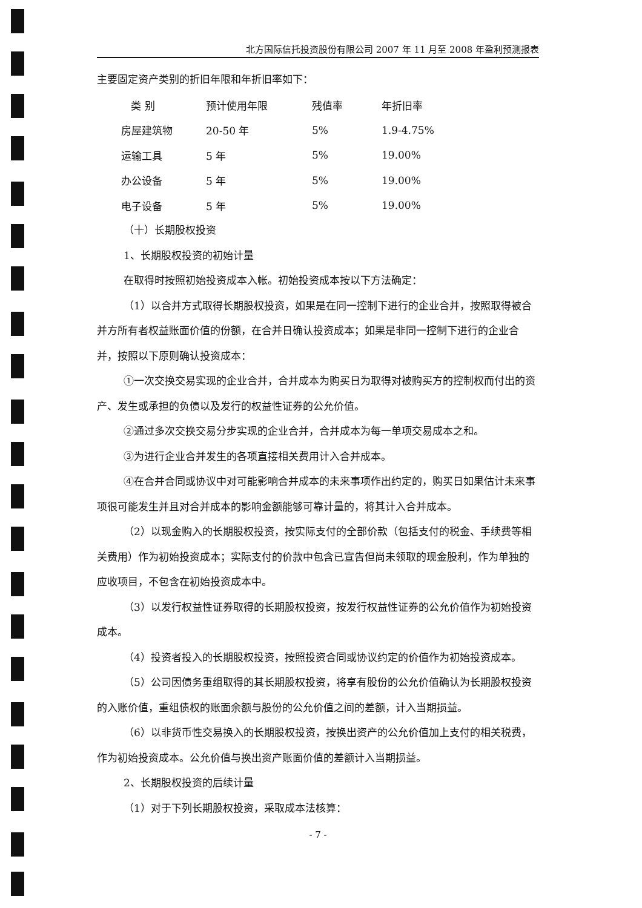北方国际信托投资股份有限公司 2007 年 11 月至 2008 年盈利预测报表
主要固定资产类别的折旧年限和年折旧率如下：
| 类 别 | 预计使用年限 | 残值率 | 年折旧率 |
| --- | --- | --- | --- |
| 房屋建筑物 | 20-50 年 | 5% | 1.9-4.75% |
| 运输工具 | 5 年 | 5% | 19.00% |
| 办公设备 | 5 年 | 5% | 19.00% |
| 电子设备 | 5 年 | 5% | 19.00% |
（十）长期股权投资
1、长期股权投资的初始计量
在取得时按照初始投资成本入帐。初始投资成本按以下方法确定：
（1）以合并方式取得长期股权投资，如果是在同一控制下进行的企业合并，按照取得被合并方所有者权益账面价值的份额，在合并日确认投资成本；如果是非同一控制下进行的企业合并，按照以下原则确认投资成本：
①一次交换交易实现的企业合并，合并成本为购买日为取得对被购买方的控制权而付出的资产、发生或承担的负债以及发行的权益性证券的公允价值。
②通过多次交换交易分步实现的企业合并，合并成本为每一单项交易成本之和。
③为进行企业合并发生的各项直接相关费用计入合并成本。
④在合并合同或协议中对可能影响合并成本的未来事项作出约定的，购买日如果估计未来事项很可能发生并且对合并成本的影响金额能够可靠计量的，将其计入合并成本。
（2）以现金购入的长期股权投资，按实际支付的全部价款（包括支付的税金、手续费等相关费用）作为初始投资成本；实际支付的价款中包含已宣告但尚未领取的现金股利，作为单独的应收项目，不包含在初始投资成本中。
（3）以发行权益性证券取得的长期股权投资，按发行权益性证券的公允价值作为初始投资成本。
（4）投资者投入的长期股权投资，按照投资合同或协议约定的价值作为初始投资成本。
（5）公司因债务重组取得的其长期股权投资，将享有股份的公允价值确认为长期股权投资的入账价值，重组债权的账面余额与股份的公允价值之间的差额，计入当期损益。
（6）以非货币性交易换入的长期股权投资，按换出资产的公允价值加上支付的相关税费，作为初始投资成本。公允价值与换出资产账面价值的差额计入当期损益。
2、长期股权投资的后续计量
（1）对于下列长期股权投资，采取成本法核算：
- 7 -